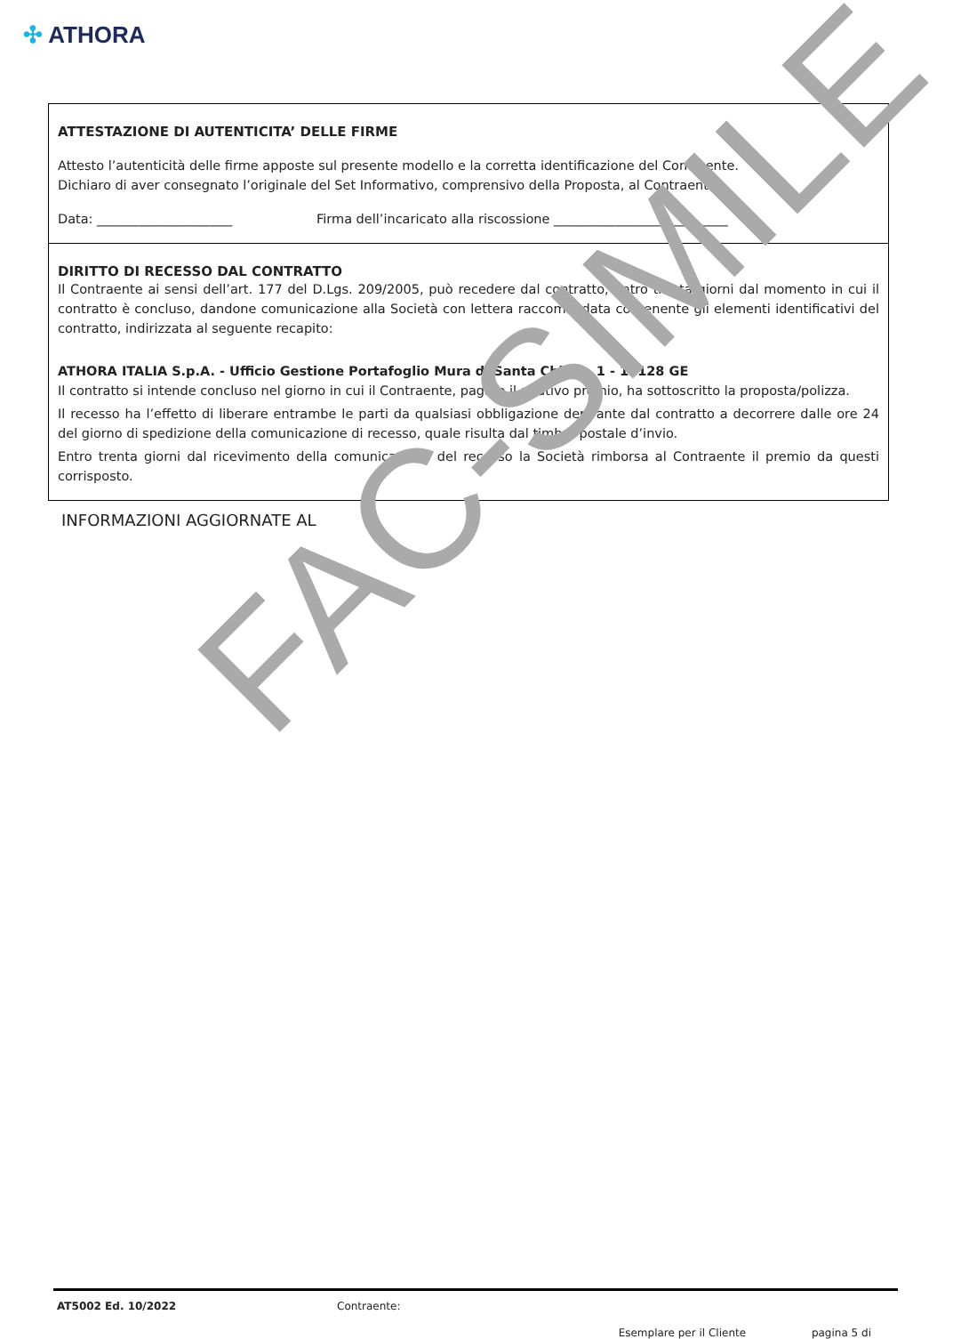✣ ATHORA
ATTESTAZIONE DI AUTENTICITA’ DELLE FIRME
Attesto l’autenticità delle firme apposte sul presente modello e la corretta identificazione del Contraente.
Dichiaro di aver consegnato l’originale del Set Informativo, comprensivo della Proposta, al Contraente.
Data: _____________________ Firma dell’incaricato alla riscossione ___________________________
DIRITTO DI RECESSO DAL CONTRATTO
Il Contraente ai sensi dell’art. 177 del D.Lgs. 209/2005, può recedere dal contratto, entro trenta giorni dal momento in cui il contratto è concluso, dandone comunicazione alla Società con lettera raccomandata contenente gli elementi identificativi del contratto, indirizzata al seguente recapito:
ATHORA ITALIA S.p.A. - Ufficio Gestione Portafoglio Mura di Santa Chiara, 1 - 16128 GE
Il contratto si intende concluso nel giorno in cui il Contraente, pagato il relativo premio, ha sottoscritto la proposta/polizza.
Il recesso ha l’effetto di liberare entrambe le parti da qualsiasi obbligazione derivante dal contratto a decorrere dalle ore 24 del giorno di spedizione della comunicazione di recesso, quale risulta dal timbro postale d’invio.
Entro trenta giorni dal ricevimento della comunicazione del recesso la Società rimborsa al Contraente il premio da questi corrisposto.
INFORMAZIONI AGGIORNATE AL
FAC-SIMILE
AT5002 Ed. 10/2022 Contraente:
Esemplare per il Cliente pagina 5 di